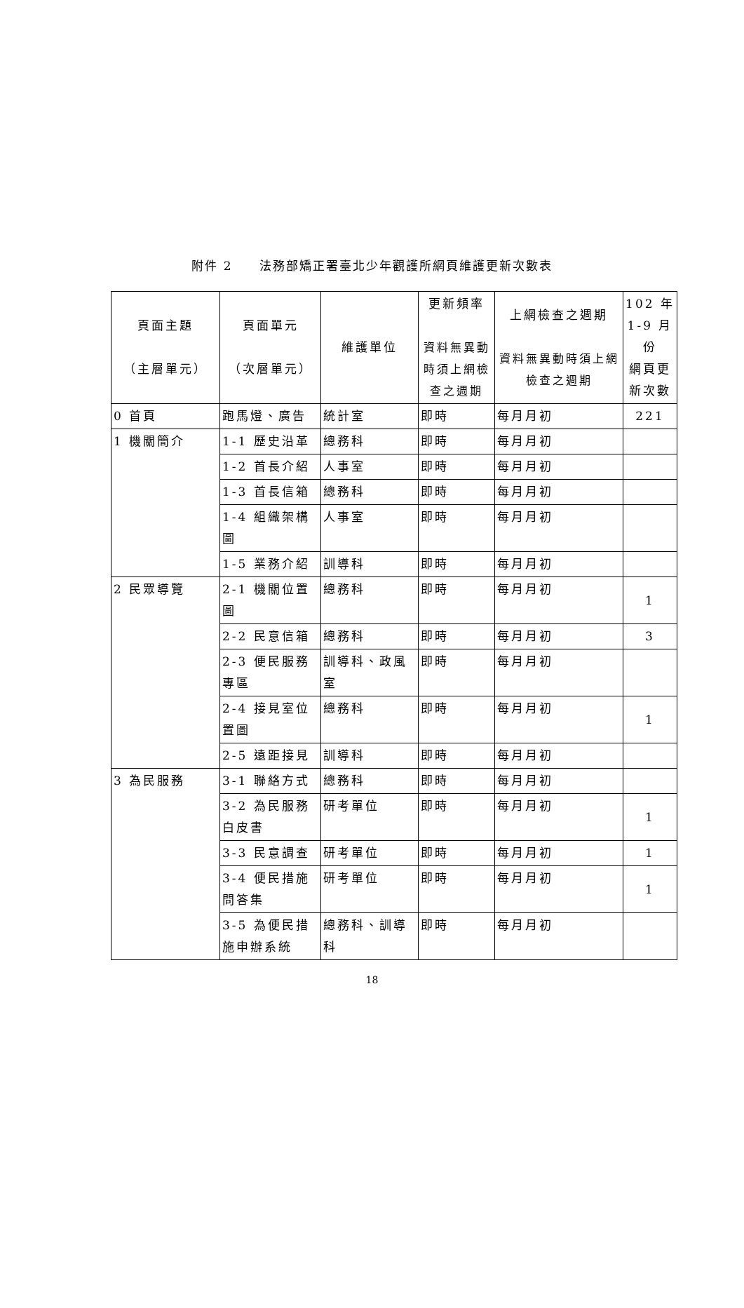附件 2　　法務部矯正署臺北少年觀護所網頁維護更新次數表
| 頁面主題 （主層單元） | 頁面單元 （次層單元） | 維護單位 | 更新頻率 資料無異動時須上網檢查之週期 | 上網檢查之週期 資料無異動時須上網檢查之週期 | 102 年 1-9 月份 網頁更新次數 |
| --- | --- | --- | --- | --- | --- |
| 0 首頁 | 跑馬燈、廣告 | 統計室 | 即時 | 每月月初 | 221 |
| 1 機關簡介 | 1-1 歷史沿革 | 總務科 | 即時 | 每月月初 | |
| | 1-2 首長介紹 | 人事室 | 即時 | 每月月初 | |
| | 1-3 首長信箱 | 總務科 | 即時 | 每月月初 | |
| | 1-4 組織架構圖 | 人事室 | 即時 | 每月月初 | |
| | 1-5 業務介紹 | 訓導科 | 即時 | 每月月初 | |
| 2 民眾導覽 | 2-1 機關位置圖 | 總務科 | 即時 | 每月月初 | 1 |
| | 2-2 民意信箱 | 總務科 | 即時 | 每月月初 | 3 |
| | 2-3 便民服務專區 | 訓導科、政風室 | 即時 | 每月月初 | |
| | 2-4 接見室位置圖 | 總務科 | 即時 | 每月月初 | 1 |
| | 2-5 遠距接見 | 訓導科 | 即時 | 每月月初 | |
| 3 為民服務 | 3-1 聯絡方式 | 總務科 | 即時 | 每月月初 | |
| | 3-2 為民服務白皮書 | 研考單位 | 即時 | 每月月初 | 1 |
| | 3-3 民意調查 | 研考單位 | 即時 | 每月月初 | 1 |
| | 3-4 便民措施問答集 | 研考單位 | 即時 | 每月月初 | 1 |
| | 3-5 為便民措施申辦系統 | 總務科、訓導科 | 即時 | 每月月初 | |
18